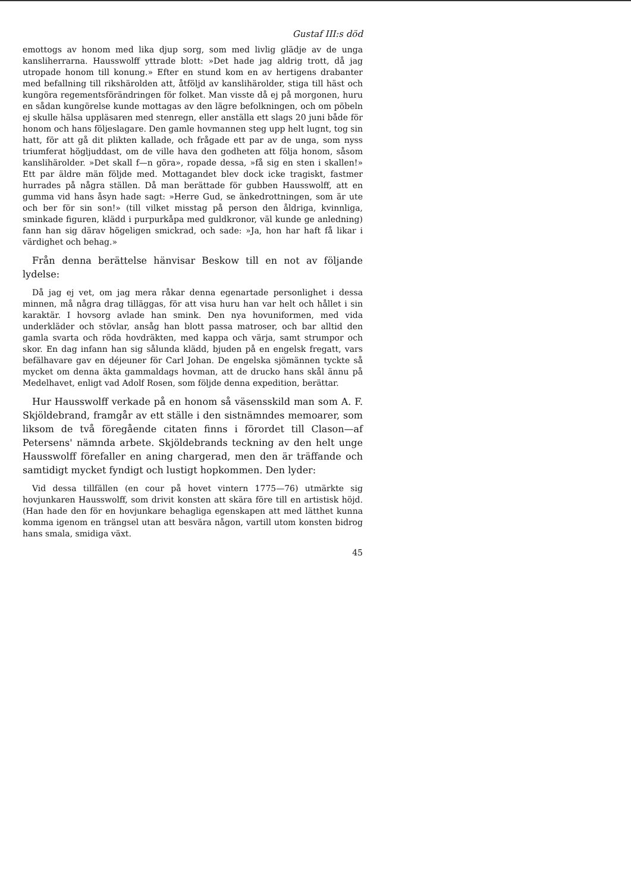Gustaf III:s död
emottogs av honom med lika djup sorg, som med livlig glädje av de unga kansliherrarna. Hausswolff yttrade blott: »Det hade jag aldrig trott, då jag utropade honom till konung.» Efter en stund kom en av hertigens drabanter med befallning till rikshärolden att, åtföljd av kanslihärolder, stiga till häst och kungöra regementsförändringen för folket. Man visste då ej på morgonen, huru en sådan kungörelse kunde mottagas av den lägre befolkningen, och om pöbeln ej skulle hälsa uppläsaren med stenregn, eller anställa ett slags 20 juni både för honom och hans följeslagare. Den gamle hovmannen steg upp helt lugnt, tog sin hatt, för att gå dit plikten kallade, och frågade ett par av de unga, som nyss triumferat högljuddast, om de ville hava den godheten att följa honom, såsom kanslihärolder. »Det skall f—n göra», ropade dessa, »få sig en sten i skallen!» Ett par äldre män följde med. Mottagandet blev dock icke tragiskt, fastmer hurrades på några ställen. Då man berättade för gubben Hausswolff, att en gumma vid hans åsyn hade sagt: »Herre Gud, se änkedrottningen, som är ute och ber för sin son!» (till vilket misstag på person den åldriga, kvinnliga, sminkade figuren, klädd i purpurkåpa med guldkronor, väl kunde ge anledning) fann han sig därav högeligen smickrad, och sade: »Ja, hon har haft få likar i värdighet och behag.»
Från denna berättelse hänvisar Beskow till en not av följande lydelse:
Då jag ej vet, om jag mera råkar denna egenartade personlighet i dessa minnen, må några drag tilläggas, för att visa huru han var helt och hållet i sin karaktär. I hovsorg avlade han smink. Den nya hovuniformen, med vida underkläder och stövlar, ansåg han blott passa matroser, och bar alltid den gamla svarta och röda hovdräkten, med kappa och värja, samt strumpor och skor. En dag infann han sig sålunda klädd, bjuden på en engelsk fregatt, vars befälhavare gav en déjeuner för Carl Johan. De engelska sjömännen tyckte så mycket om denna äkta gammaldags hovman, att de drucko hans skål ännu på Medelhavet, enligt vad Adolf Rosen, som följde denna expedition, berättar.
Hur Hausswolff verkade på en honom så väsensskild man som A. F. Skjöldebrand, framgår av ett ställe i den sistnämndes memoarer, som liksom de två föregående citaten finns i förordet till Clason—af Petersens' nämnda arbete. Skjöldebrands teckning av den helt unge Hausswolff förefaller en aning chargerad, men den är träffande och samtidigt mycket fyndigt och lustigt hopkommen. Den lyder:
Vid dessa tillfällen (en cour på hovet vintern 1775—76) utmärkte sig hovjunkaren Hausswolff, som drivit konsten att skära före till en artistisk höjd. (Han hade den för en hovjunkare behagliga egenskapen att med lätthet kunna komma igenom en trängsel utan att besvära någon, vartill utom konsten bidrog hans smala, smidiga växt.
45